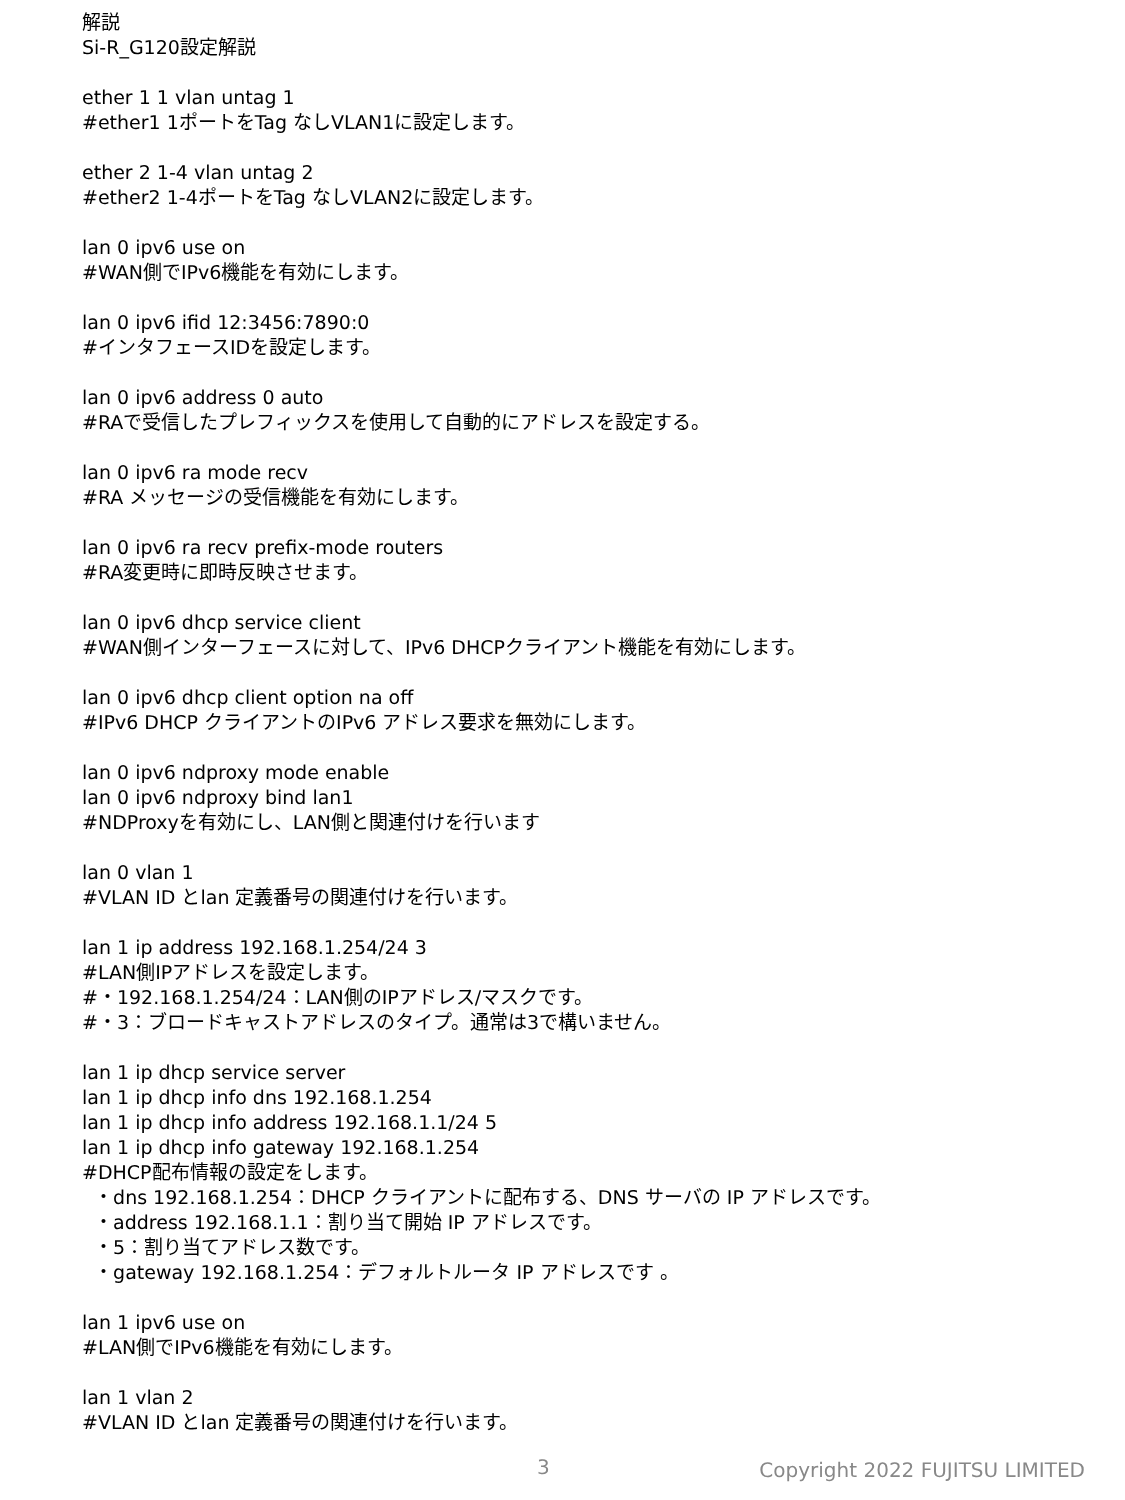解説
Si-R_G120設定解説
ether 1 1 vlan untag 1
#ether1 1ポートをTag なしVLAN1に設定します。
ether 2 1-4 vlan untag 2
#ether2 1-4ポートをTag なしVLAN2に設定します。
lan 0 ipv6 use on
#WAN側でIPv6機能を有効にします。
lan 0 ipv6 ifid 12:3456:7890:0
#インタフェースIDを設定します。
lan 0 ipv6 address 0 auto
#RAで受信したプレフィックスを使用して自動的にアドレスを設定する。
lan 0 ipv6 ra mode recv
#RA メッセージの受信機能を有効にします。
lan 0 ipv6 ra recv prefix-mode routers
#RA変更時に即時反映させます。
lan 0 ipv6 dhcp service client
#WAN側インターフェースに対して、IPv6 DHCPクライアント機能を有効にします。
lan 0 ipv6 dhcp client option na off
#IPv6 DHCP クライアントのIPv6 アドレス要求を無効にします。
lan 0 ipv6 ndproxy mode enable
lan 0 ipv6 ndproxy bind lan1
#NDProxyを有効にし、LAN側と関連付けを行います
lan 0 vlan 1
#VLAN ID とlan 定義番号の関連付けを行います。
lan 1 ip address 192.168.1.254/24 3
#LAN側IPアドレスを設定します。
#・192.168.1.254/24：LAN側のIPアドレス/マスクです。
#・3：ブロードキャストアドレスのタイプ。通常は3で構いません。
lan 1 ip dhcp service server
lan 1 ip dhcp info dns 192.168.1.254
lan 1 ip dhcp info address 192.168.1.1/24 5
lan 1 ip dhcp info gateway 192.168.1.254
#DHCP配布情報の設定をします。
・dns 192.168.1.254：DHCP クライアントに配布する、DNS サーバの IP アドレスです。
・address 192.168.1.1：割り当て開始 IP アドレスです。
・5：割り当てアドレス数です。
・gateway 192.168.1.254：デフォルトルータ IP アドレスです 。
lan 1 ipv6 use on
#LAN側でIPv6機能を有効にします。
lan 1 vlan 2
#VLAN ID とlan 定義番号の関連付けを行います。
3 Copyright 2022 FUJITSU LIMITED